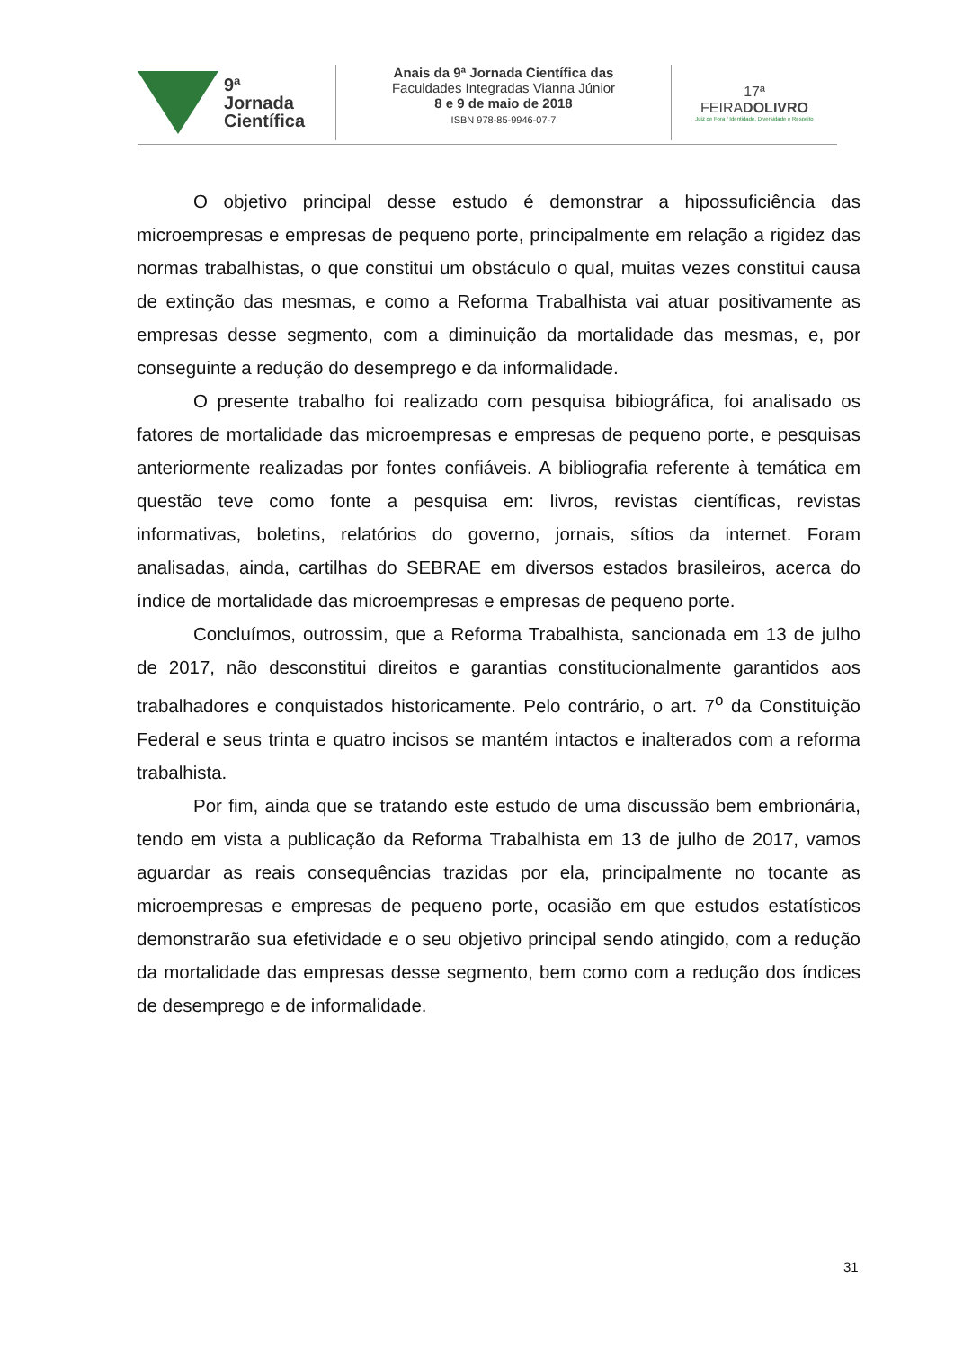9ª
Jornada
Científica
Anais da 9ª Jornada Científica das
Faculdades Integradas Vianna Júnior
8 e 9 de maio de 2018
ISBN 978-85-9946-07-7
17ª
FEIRADOLIVRO
Juiz de Fora / Identidade, Diversidade e Respeito
O objetivo principal desse estudo é demonstrar a hipossuficiência das microempresas e empresas de pequeno porte, principalmente em relação a rigidez das normas trabalhistas, o que constitui um obstáculo o qual, muitas vezes constitui causa de extinção das mesmas, e como a Reforma Trabalhista vai atuar positivamente as empresas desse segmento, com a diminuição da mortalidade das mesmas, e, por conseguinte a redução do desemprego e da informalidade.
O presente trabalho foi realizado com pesquisa bibiográfica, foi analisado os fatores de mortalidade das microempresas e empresas de pequeno porte, e pesquisas anteriormente realizadas por fontes confiáveis. A bibliografia referente à temática em questão teve como fonte a pesquisa em: livros, revistas científicas, revistas informativas, boletins, relatórios do governo, jornais, sítios da internet. Foram analisadas, ainda, cartilhas do SEBRAE em diversos estados brasileiros, acerca do índice de mortalidade das microempresas e empresas de pequeno porte.
Concluímos, outrossim, que a Reforma Trabalhista, sancionada em 13 de julho de 2017, não desconstitui direitos e garantias constitucionalmente garantidos aos trabalhadores e conquistados historicamente. Pelo contrário, o art. 7<sup>o</sup> da Constituição Federal e seus trinta e quatro incisos se mantém intactos e inalterados com a reforma trabalhista.
Por fim, ainda que se tratando este estudo de uma discussão bem embrionária, tendo em vista a publicação da Reforma Trabalhista em 13 de julho de 2017, vamos aguardar as reais consequências trazidas por ela, principalmente no tocante as microempresas e empresas de pequeno porte, ocasião em que estudos estatísticos demonstrarão sua efetividade e o seu objetivo principal sendo atingido, com a redução da mortalidade das empresas desse segmento, bem como com a redução dos índices de desemprego e de informalidade.
31